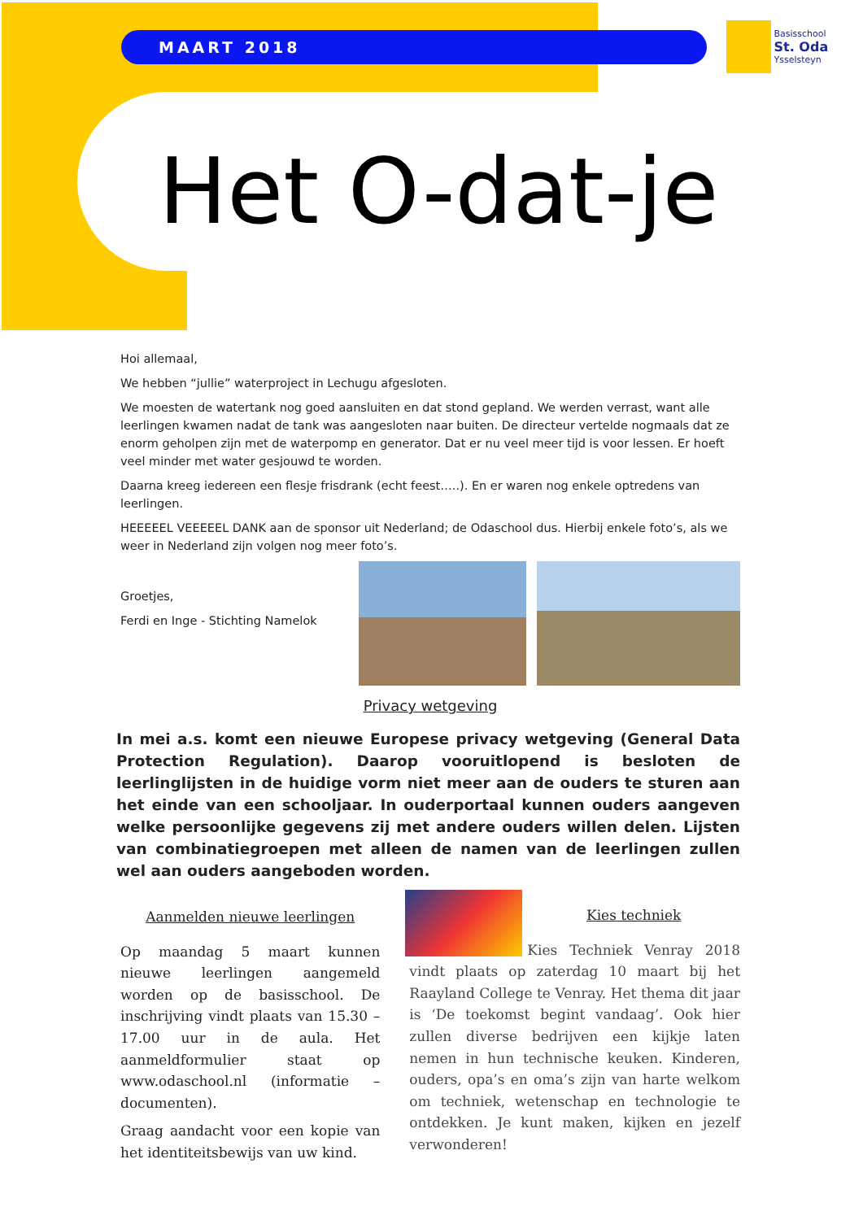MAART 2018
Basisschool
St. Oda
Ysselsteyn
Het O-dat-je
Hoi allemaal,
We hebben “jullie” waterproject in Lechugu afgesloten.
We moesten de watertank nog goed aansluiten en dat stond gepland. We werden verrast, want alle leerlingen kwamen nadat de tank was aangesloten naar buiten. De directeur vertelde nogmaals dat ze enorm geholpen zijn met de waterpomp en generator. Dat er nu veel meer tijd is voor lessen. Er hoeft veel minder met water gesjouwd te worden.
Daarna kreeg iedereen een flesje frisdrank (echt feest…..). En er waren nog enkele optredens van leerlingen.
HEEEEEL VEEEEEL DANK aan de sponsor uit Nederland; de Odaschool dus. Hierbij enkele foto’s, als we weer in Nederland zijn volgen nog meer foto’s.
Groetjes,
Ferdi en Inge - Stichting Namelok
Privacy wetgeving
In mei a.s. komt een nieuwe Europese privacy wetgeving (General Data Protection Regulation). Daarop vooruitlopend is besloten de leerlinglijsten in de huidige vorm niet meer aan de ouders te sturen aan het einde van een schooljaar. In ouderportaal kunnen ouders aangeven welke persoonlijke gegevens zij met andere ouders willen delen. Lijsten van combinatiegroepen met alleen de namen van de leerlingen zullen wel aan ouders aangeboden worden.
Aanmelden nieuwe leerlingen
Op maandag 5 maart kunnen nieuwe leerlingen aangemeld worden op de basisschool. De inschrijving vindt plaats van 15.30 – 17.00 uur in de aula. Het aanmeldformulier staat op www.odaschool.nl (informatie – documenten).
Graag aandacht voor een kopie van het identiteitsbewijs van uw kind.
Kies techniek
Kies Techniek Venray 2018 vindt plaats op zaterdag 10 maart bij het Raayland College te Venray. Het thema dit jaar is ‘De toekomst begint vandaag’. Ook hier zullen diverse bedrijven een kijkje laten nemen in hun technische keuken. Kinderen, ouders, opa’s en oma’s zijn van harte welkom om techniek, wetenschap en technologie te ontdekken. Je kunt maken, kijken en jezelf verwonderen!